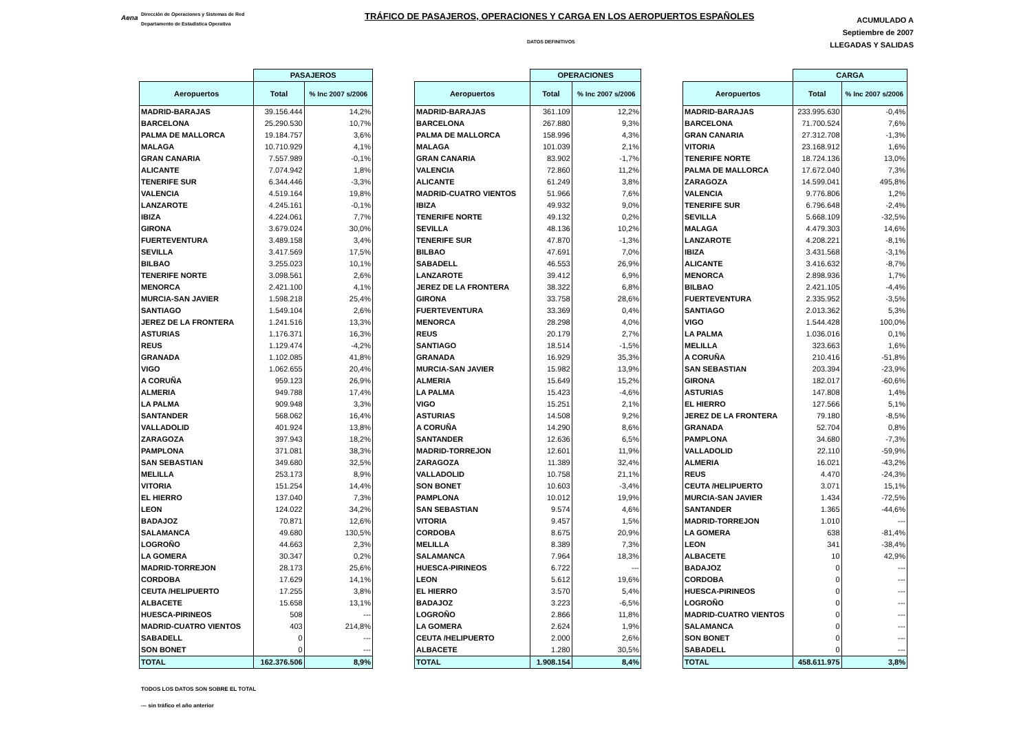Aena
Dirección de Operaciones y Sistemas de Red
Departamento de Estadística Operativa
TRÁFICO DE PASAJEROS, OPERACIONES Y CARGA EN LOS AEROPUERTOS ESPAÑOLES
DATOS DEFINITIVOS
ACUMULADO A
Septiembre de 2007
LLEGADAS Y SALIDAS
| | PASAJEROS | |
| --- | --- | --- |
| Aeropuertos | Total | % Inc 2007 s/2006 |
| MADRID-BARAJAS | 39.156.444 | 14,2% |
| BARCELONA | 25.290.530 | 10,7% |
| PALMA DE MALLORCA | 19.184.757 | 3,6% |
| MALAGA | 10.710.929 | 4,1% |
| GRAN CANARIA | 7.557.989 | -0,1% |
| ALICANTE | 7.074.942 | 1,8% |
| TENERIFE SUR | 6.344.446 | -3,3% |
| VALENCIA | 4.519.164 | 19,8% |
| LANZAROTE | 4.245.161 | -0,1% |
| IBIZA | 4.224.061 | 7,7% |
| GIRONA | 3.679.024 | 30,0% |
| FUERTEVENTURA | 3.489.158 | 3,4% |
| SEVILLA | 3.417.569 | 17,5% |
| BILBAO | 3.255.023 | 10,1% |
| TENERIFE NORTE | 3.098.561 | 2,6% |
| MENORCA | 2.421.100 | 4,1% |
| MURCIA-SAN JAVIER | 1.598.218 | 25,4% |
| SANTIAGO | 1.549.104 | 2,6% |
| JEREZ DE LA FRONTERA | 1.241.516 | 13,3% |
| ASTURIAS | 1.176.371 | 16,3% |
| REUS | 1.129.474 | -4,2% |
| GRANADA | 1.102.085 | 41,8% |
| VIGO | 1.062.655 | 20,4% |
| A CORUÑA | 959.123 | 26,9% |
| ALMERIA | 949.788 | 17,4% |
| LA PALMA | 909.948 | 3,3% |
| SANTANDER | 568.062 | 16,4% |
| VALLADOLID | 401.924 | 13,8% |
| ZARAGOZA | 397.943 | 18,2% |
| PAMPLONA | 371.081 | 38,3% |
| SAN SEBASTIAN | 349.680 | 32,5% |
| MELILLA | 253.173 | 8,9% |
| VITORIA | 151.254 | 14,4% |
| EL HIERRO | 137.040 | 7,3% |
| LEON | 124.022 | 34,2% |
| BADAJOZ | 70.871 | 12,6% |
| SALAMANCA | 49.680 | 130,5% |
| LOGROÑO | 44.663 | 2,3% |
| LA GOMERA | 30.347 | 0,2% |
| MADRID-TORREJON | 28.173 | 25,6% |
| CORDOBA | 17.629 | 14,1% |
| CEUTA /HELIPUERTO | 17.255 | 3,8% |
| ALBACETE | 15.658 | 13,1% |
| HUESCA-PIRINEOS | 508 | --- |
| MADRID-CUATRO VIENTOS | 403 | 214,8% |
| SABADELL | 0 | --- |
| SON BONET | 0 | --- |
| TOTAL | 162.376.506 | 8,9% |
| | OPERACIONES | |
| --- | --- | --- |
| Aeropuertos | Total | % Inc 2007 s/2006 |
| MADRID-BARAJAS | 361.109 | 12,2% |
| BARCELONA | 267.880 | 9,3% |
| PALMA DE MALLORCA | 158.996 | 4,3% |
| MALAGA | 101.039 | 2,1% |
| GRAN CANARIA | 83.902 | -1,7% |
| VALENCIA | 72.860 | 11,2% |
| ALICANTE | 61.249 | 3,8% |
| MADRID-CUATRO VIENTOS | 51.966 | 7,6% |
| IBIZA | 49.932 | 9,0% |
| TENERIFE NORTE | 49.132 | 0,2% |
| SEVILLA | 48.136 | 10,2% |
| TENERIFE SUR | 47.870 | -1,3% |
| BILBAO | 47.691 | 7,0% |
| SABADELL | 46.553 | 26,9% |
| LANZAROTE | 39.412 | 6,9% |
| JEREZ DE LA FRONTERA | 38.322 | 6,8% |
| GIRONA | 33.758 | 28,6% |
| FUERTEVENTURA | 33.369 | 0,4% |
| MENORCA | 28.298 | 4,0% |
| REUS | 20.179 | 2,7% |
| SANTIAGO | 18.514 | -1,5% |
| GRANADA | 16.929 | 35,3% |
| MURCIA-SAN JAVIER | 15.982 | 13,9% |
| ALMERIA | 15.649 | 15,2% |
| LA PALMA | 15.423 | -4,6% |
| VIGO | 15.251 | 2,1% |
| ASTURIAS | 14.508 | 9,2% |
| A CORUÑA | 14.290 | 8,6% |
| SANTANDER | 12.636 | 6,5% |
| MADRID-TORREJON | 12.601 | 11,9% |
| ZARAGOZA | 11.389 | 32,4% |
| VALLADOLID | 10.758 | 21,1% |
| SON BONET | 10.603 | -3,4% |
| PAMPLONA | 10.012 | 19,9% |
| SAN SEBASTIAN | 9.574 | 4,6% |
| VITORIA | 9.457 | 1,5% |
| CORDOBA | 8.675 | 20,9% |
| MELILLA | 8.389 | 7,3% |
| SALAMANCA | 7.964 | 18,3% |
| HUESCA-PIRINEOS | 6.722 | --- |
| LEON | 5.612 | 19,6% |
| EL HIERRO | 3.570 | 5,4% |
| BADAJOZ | 3.223 | -6,5% |
| LOGROÑO | 2.866 | 11,8% |
| LA GOMERA | 2.624 | 1,9% |
| CEUTA /HELIPUERTO | 2.000 | 2,6% |
| ALBACETE | 1.280 | 30,5% |
| TOTAL | 1.908.154 | 8,4% |
| | CARGA | |
| --- | --- | --- |
| Aeropuertos | Total | % Inc 2007 s/2006 |
| MADRID-BARAJAS | 233.995.630 | -0,4% |
| BARCELONA | 71.700.524 | 7,6% |
| GRAN CANARIA | 27.312.708 | -1,3% |
| VITORIA | 23.168.912 | 1,6% |
| TENERIFE NORTE | 18.724.136 | 13,0% |
| PALMA DE MALLORCA | 17.672.040 | 7,3% |
| ZARAGOZA | 14.599.041 | 495,8% |
| VALENCIA | 9.776.806 | 1,2% |
| TENERIFE SUR | 6.796.648 | -2,4% |
| SEVILLA | 5.668.109 | -32,5% |
| MALAGA | 4.479.303 | 14,6% |
| LANZAROTE | 4.208.221 | -8,1% |
| IBIZA | 3.431.568 | -3,1% |
| ALICANTE | 3.416.632 | -8,7% |
| MENORCA | 2.898.936 | 1,7% |
| BILBAO | 2.421.105 | -4,4% |
| FUERTEVENTURA | 2.335.952 | -3,5% |
| SANTIAGO | 2.013.362 | 5,3% |
| VIGO | 1.544.428 | 100,0% |
| LA PALMA | 1.036.016 | 0,1% |
| MELILLA | 323.663 | 1,6% |
| A CORUÑA | 210.416 | -51,8% |
| SAN SEBASTIAN | 203.394 | -23,9% |
| GIRONA | 182.017 | -60,6% |
| ASTURIAS | 147.808 | 1,4% |
| EL HIERRO | 127.566 | 5,1% |
| JEREZ DE LA FRONTERA | 79.180 | -8,5% |
| GRANADA | 52.704 | 0,8% |
| PAMPLONA | 34.680 | -7,3% |
| VALLADOLID | 22.110 | -59,9% |
| ALMERIA | 16.021 | -43,2% |
| REUS | 4.470 | -24,3% |
| CEUTA /HELIPUERTO | 3.071 | 15,1% |
| MURCIA-SAN JAVIER | 1.434 | -72,5% |
| SANTANDER | 1.365 | -44,6% |
| MADRID-TORREJON | 1.010 | --- |
| LA GOMERA | 638 | -81,4% |
| LEON | 341 | -38,4% |
| ALBACETE | 10 | 42,9% |
| BADAJOZ | 0 | --- |
| CORDOBA | 0 | --- |
| HUESCA-PIRINEOS | 0 | --- |
| LOGROÑO | 0 | --- |
| MADRID-CUATRO VIENTOS | 0 | --- |
| SALAMANCA | 0 | --- |
| SON BONET | 0 | --- |
| SABADELL | 0 | --- |
| TOTAL | 458.611.975 | 3,8% |
TODOS LOS DATOS SON SOBRE EL TOTAL
--- sin tráfico el año anterior